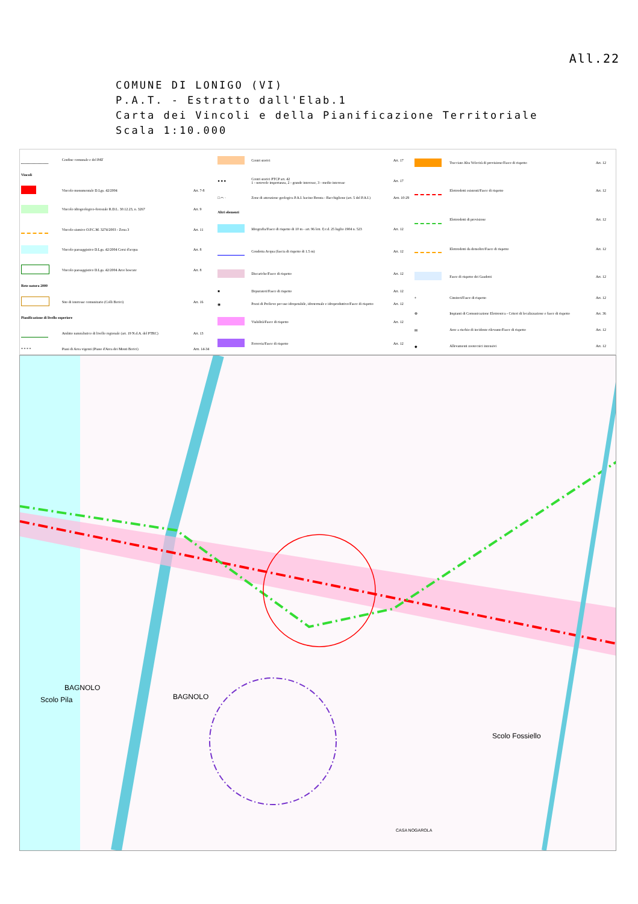All.22
COMUNE DI LONIGO (VI)
P.A.T. - Estratto dall'Elab.1
Carta dei Vincoli e della Pianificazione Territoriale
Scala 1:10.000
| | Confine comunale e del PAT | |
| Vincoli | | |
| | Vincolo monumentale D.Lgs. 42/2004 | Art. 7-8 |
| | Vincolo idrogeologico-forestale R.D.L. 30.12.23, n. 3267 | Art. 9 |
| | Vincolo sismico O.P.C.M. 3274/2003 - Zona 3 | Art. 11 |
| | Vincolo paesaggistico D.Lgs. 42/2004 Corsi d'acqua | Art. 8 |
| | Vincolo paesaggistico D.Lgs. 42/2004 Aree boscate | Art. 8 |
| Rete natura 2000 | | |
| | Sito di interesse comunitario (Colli Berici) | Art. 16 |
| Pianificazione di livello superiore | | |
| | Ambito naturalistico di livello regionale (art. 19 N.d.A. del PTRC) | Art. 13 |
| * * * * | Piani di Area vigenti (Piano d'Area dei Monti Berici) | Artt. 14-34 |
| | Centri storici | Art. 17 |
| ● ● ● | Centri storici PTCP art. 42 1 - notevole importanza, 2 - grande interesse, 3 - medio interesse | Art. 17 |
| □ ⌒ · | Zone di attenzione geologica P.A.I. bacino Brenta - Bacchiglione (art. 5 del P.A.I.) | Artt. 10-29 |
| Altri elementi | | |
| | Idrografia/Fasce di rispetto di 10 m - art. 96 lett. f) r.d. 25 luglio 1904 n. 523 | Art. 12 |
| | Condotta Acqua (fascia di rispetto di 1.5 m) | Art. 12 |
| | Discariche/Fasce di rispetto | Art. 12 |
| ■ | Depuratori/Fasce di rispetto | Art. 12 |
| ◉ | Pozzi di Prelievo per uso idropotabile, idrotermale e idroproduttivo/Fasce di rispetto | Art. 12 |
| | Viabilità/Fasce di rispetto | Art. 12 |
| | Ferrovia/Fasce di rispetto | Art. 12 |
| | Tracciato Alta Velocità di previsione/Fasce di rispetto | Art. 12 |
| | Elettrodotti esistenti/Fasce di rispetto | Art. 12 |
| | Elettrodotti di previsione | Art. 12 |
| | Elettrodotti da demolire/Fasce di rispetto | Art. 12 |
| | Fasce di rispetto dei Gasdotti | Art. 12 |
| + | Cimiteri/Fasce di rispetto | Art. 12 |
| ⊕ | Impianti di Comunicazione Elettronica - Criteri di localizzazione e fasce di rispetto | Art. 36 |
| ⊠ | Aree a rischio di incidente rilevante/Fasce di rispetto | Art. 12 |
| ◆ | Allevamenti zootecnici intensivi | Art. 12 |
Scolo Pila
BAGNOLO
BAGNOLO
Scolo Fossiello
CASA NOGAROLA